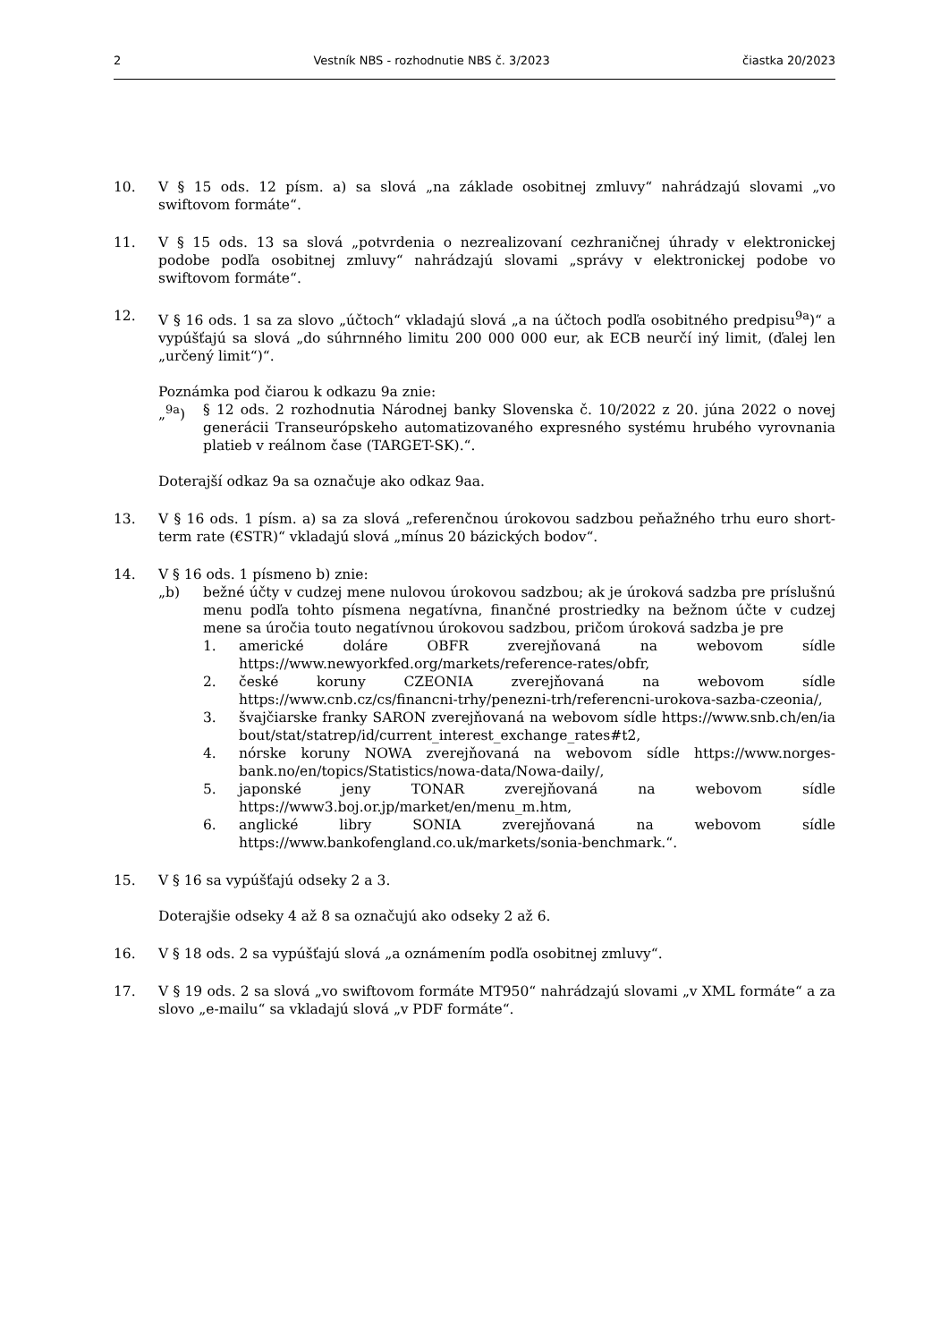2 Vestník NBS - rozhodnutie NBS č. 3/2023 čiastka 20/2023
10. V § 15 ods. 12 písm. a) sa slová „na základe osobitnej zmluvy“ nahrádzajú slovami „vo swiftovom formáte“.
11. V § 15 ods. 13 sa slová „potvrdenia o nezrealizovaní cezhraničnej úhrady v elektronickej podobe podľa osobitnej zmluvy“ nahrádzajú slovami „správy v elektronickej podobe vo swiftovom formáte“.
12. V § 16 ods. 1 sa za slovo „účtoch“ vkladajú slová „a na účtoch podľa osobitného predpisu<sup>9a</sup>)“ a vypúšťajú sa slová „do súhrnného limitu 200 000 000 eur, ak ECB neurčí iný limit, (ďalej len „určený limit“)“.
Poznámka pod čiarou k odkazu 9a znie:
„<sup>9a</sup>) § 12 ods. 2 rozhodnutia Národnej banky Slovenska č. 10/2022 z 20. júna 2022 o novej generácii Transeurópskeho automatizovaného expresného systému hrubého vyrovnania platieb v reálnom čase (TARGET-SK).“.
Doterajší odkaz 9a sa označuje ako odkaz 9aa.
13. V § 16 ods. 1 písm. a) sa za slová „referenčnou úrokovou sadzbou peňažného trhu euro short-term rate (€STR)“ vkladajú slová „mínus 20 bázických bodov“.
14. V § 16 ods. 1 písmeno b) znie:
„b) bežné účty v cudzej mene nulovou úrokovou sadzbou; ak je úroková sadzba pre príslušnú menu podľa tohto písmena negatívna, finančné prostriedky na bežnom účte v cudzej mene sa úročia touto negatívnou úrokovou sadzbou, pričom úroková sadzba je pre
1. americké doláre OBFR zverejňovaná na webovom sídle https://www.newyorkfed.org/markets/reference-rates/obfr,
2. české koruny CZEONIA zverejňovaná na webovom sídle https://www.cnb.cz/cs/financni-trhy/penezni-trh/referencni-urokova-sazba-czeonia/,
3. švajčiarske franky SARON zverejňovaná na webovom sídle https://www.snb.ch/en/iabout/stat/statrep/id/current_interest_exchange_rates#t2,
4. nórske koruny NOWA zverejňovaná na webovom sídle https://www.norges-bank.no/en/topics/Statistics/nowa-data/Nowa-daily/,
5. japonské jeny TONAR zverejňovaná na webovom sídle https://www3.boj.or.jp/market/en/menu_m.htm,
6. anglické libry SONIA zverejňovaná na webovom sídle https://www.bankofengland.co.uk/markets/sonia-benchmark.“.
15. V § 16 sa vypúšťajú odseky 2 a 3.
Doterajšie odseky 4 až 8 sa označujú ako odseky 2 až 6.
16. V § 18 ods. 2 sa vypúšťajú slová „a oznámením podľa osobitnej zmluvy“.
17. V § 19 ods. 2 sa slová „vo swiftovom formáte MT950“ nahrádzajú slovami „v XML formáte“ a za slovo „e-mailu“ sa vkladajú slová „v PDF formáte“.